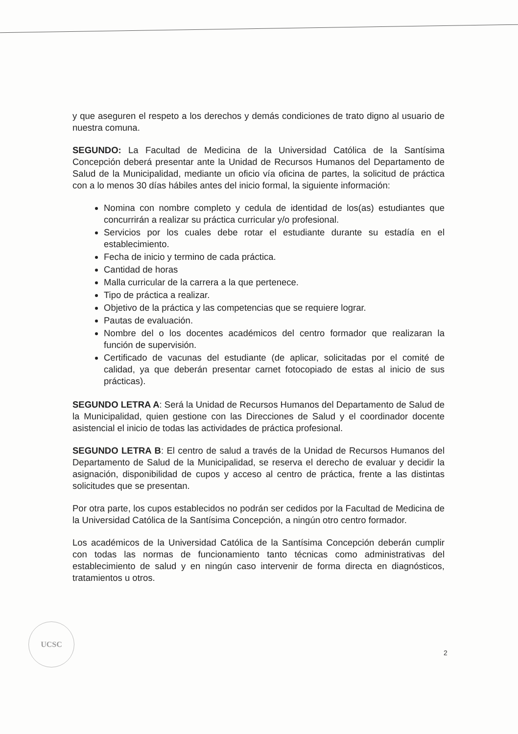y que aseguren el respeto a los derechos y demás condiciones de trato digno al usuario de nuestra comuna.
SEGUNDO: La Facultad de Medicina de la Universidad Católica de la Santísima Concepción deberá presentar ante la Unidad de Recursos Humanos del Departamento de Salud de la Municipalidad, mediante un oficio vía oficina de partes, la solicitud de práctica con a lo menos 30 días hábiles antes del inicio formal, la siguiente información:
Nomina con nombre completo y cedula de identidad de los(as) estudiantes que concurrirán a realizar su práctica curricular y/o profesional.
Servicios por los cuales debe rotar el estudiante durante su estadía en el establecimiento.
Fecha de inicio y termino de cada práctica.
Cantidad de horas
Malla curricular de la carrera a la que pertenece.
Tipo de práctica a realizar.
Objetivo de la práctica y las competencias que se requiere lograr.
Pautas de evaluación.
Nombre del o los docentes académicos del centro formador que realizaran la función de supervisión.
Certificado de vacunas del estudiante (de aplicar, solicitadas por el comité de calidad, ya que deberán presentar carnet fotocopiado de estas al inicio de sus prácticas).
SEGUNDO LETRA A: Será la Unidad de Recursos Humanos del Departamento de Salud de la Municipalidad, quien gestione con las Direcciones de Salud y el coordinador docente asistencial el inicio de todas las actividades de práctica profesional.
SEGUNDO LETRA B: El centro de salud a través de la Unidad de Recursos Humanos del Departamento de Salud de la Municipalidad, se reserva el derecho de evaluar y decidir la asignación, disponibilidad de cupos y acceso al centro de práctica, frente a las distintas solicitudes que se presentan.
Por otra parte, los cupos establecidos no podrán ser cedidos por la Facultad de Medicina de la Universidad Católica de la Santísima Concepción, a ningún otro centro formador.
Los académicos de la Universidad Católica de la Santísima Concepción deberán cumplir con todas las normas de funcionamiento tanto técnicas como administrativas del establecimiento de salud y en ningún caso intervenir de forma directa en diagnósticos, tratamientos u otros.
UCSC
2